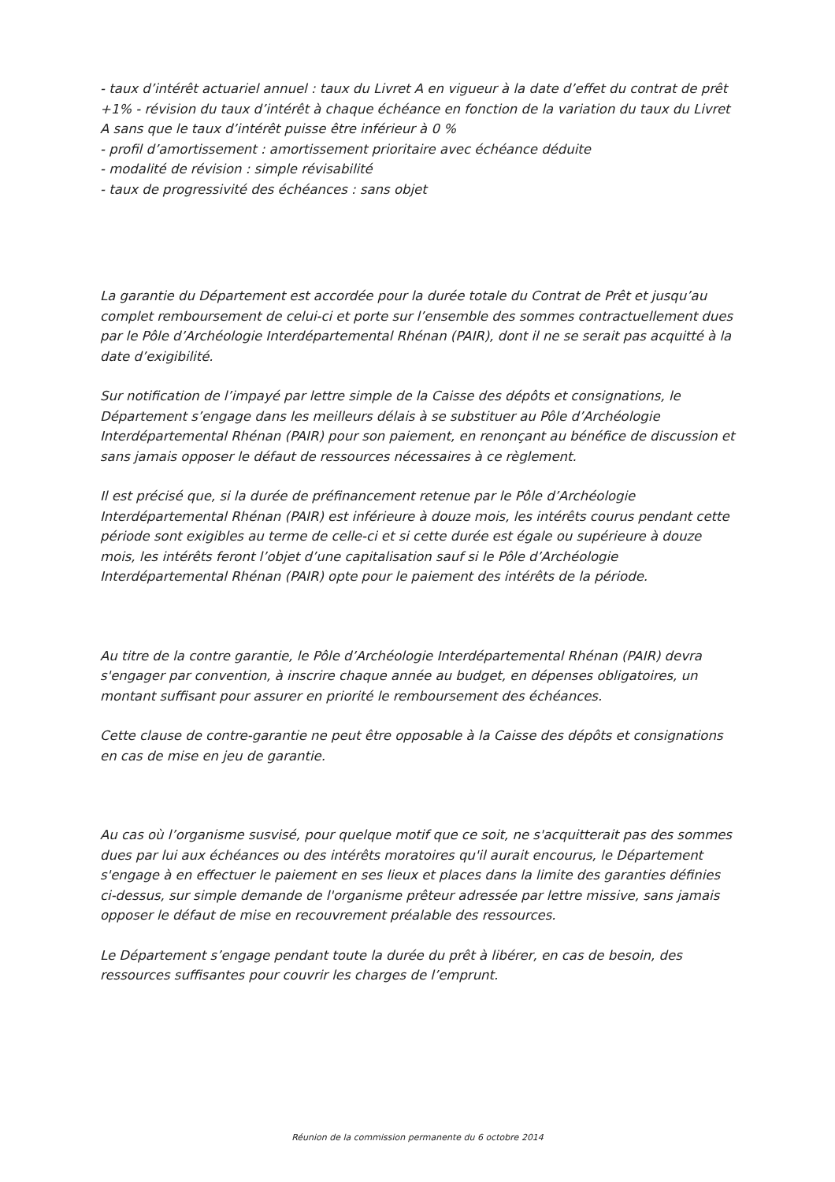- taux d’intérêt actuariel annuel : taux du Livret A en vigueur à la date d’effet du contrat de prêt +1% - révision du taux d’intérêt à chaque échéance en fonction de la variation du taux du Livret A sans que le taux d’intérêt puisse être inférieur à 0 %
- profil d’amortissement : amortissement prioritaire avec échéance déduite
- modalité de révision : simple révisabilité
- taux de progressivité des échéances : sans objet
La garantie du Département est accordée pour la durée totale du Contrat de Prêt et jusqu’au complet remboursement de celui-ci et porte sur l’ensemble des sommes contractuellement dues par le Pôle d’Archéologie Interdépartemental Rhénan (PAIR), dont il ne se serait pas acquitté à la date d’exigibilité.
Sur notification de l’impayé par lettre simple de la Caisse des dépôts et consignations, le Département s’engage dans les meilleurs délais à se substituer au Pôle d’Archéologie Interdépartemental Rhénan (PAIR) pour son paiement, en renonçant au bénéfice de discussion et sans jamais opposer le défaut de ressources nécessaires à ce règlement.
Il est précisé que, si la durée de préfinancement retenue par le Pôle d’Archéologie Interdépartemental Rhénan (PAIR) est inférieure à douze mois, les intérêts courus pendant cette période sont exigibles au terme de celle-ci et si cette durée est égale ou supérieure à douze mois, les intérêts feront l’objet d’une capitalisation sauf si le Pôle d’Archéologie Interdépartemental Rhénan (PAIR) opte pour le paiement des intérêts de la période.
Au titre de la contre garantie, le Pôle d’Archéologie Interdépartemental Rhénan (PAIR) devra s'engager par convention, à inscrire chaque année au budget, en dépenses obligatoires, un montant suffisant pour assurer en priorité le remboursement des échéances.
Cette clause de contre-garantie ne peut être opposable à la Caisse des dépôts et consignations en cas de mise en jeu de garantie.
Au cas où l’organisme susvisé, pour quelque motif que ce soit, ne s'acquitterait pas des sommes dues par lui aux échéances ou des intérêts moratoires qu'il aurait encourus, le Département s'engage à en effectuer le paiement en ses lieux et places dans la limite des garanties définies ci-dessus, sur simple demande de l'organisme prêteur adressée par lettre missive, sans jamais opposer le défaut de mise en recouvrement préalable des ressources.
Le Département s’engage pendant toute la durée du prêt à libérer, en cas de besoin, des ressources suffisantes pour couvrir les charges de l’emprunt.
Réunion de la commission permanente du 6 octobre 2014